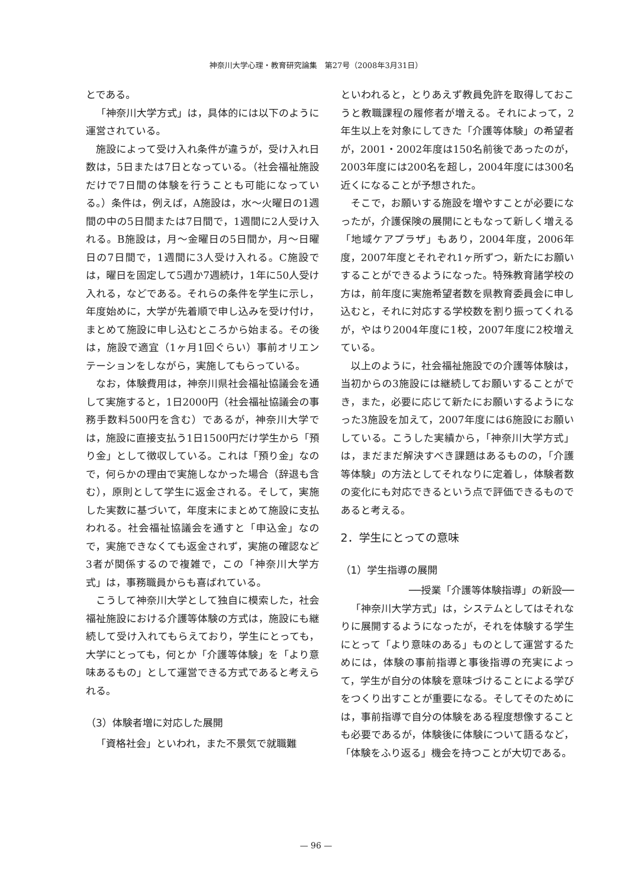神奈川大学心理・教育研究論集　第27号（2008年3月31日）
とである。
「神奈川大学方式」は，具体的には以下のように運営されている。
施設によって受け入れ条件が違うが，受け入れ日数は，5日または7日となっている。（社会福祉施設だけで7日間の体験を行うことも可能になっている。）条件は，例えば，A施設は，水～火曜日の1週間の中の5日間または7日間で，1週間に2人受け入れる。B施設は，月～金曜日の5日間か，月～日曜日の7日間で，1週間に3人受け入れる。C施設では，曜日を固定して5週か7週続け，1年に50人受け入れる，などである。それらの条件を学生に示し，年度始めに，大学が先着順で申し込みを受け付け，まとめて施設に申し込むところから始まる。その後は，施設で適宜（1ヶ月1回ぐらい）事前オリエンテーションをしながら，実施してもらっている。
なお，体験費用は，神奈川県社会福祉協議会を通して実施すると，1日2000円（社会福祉協議会の事務手数料500円を含む）であるが，神奈川大学では，施設に直接支払う1日1500円だけ学生から「預り金」として徴収している。これは「預り金」なので，何らかの理由で実施しなかった場合（辞退も含む），原則として学生に返金される。そして，実施した実数に基づいて，年度末にまとめて施設に支払われる。社会福祉協議会を通すと「申込金」なので，実施できなくても返金されず，実施の確認など3者が関係するので複雑で，この「神奈川大学方式」は，事務職員からも喜ばれている。
こうして神奈川大学として独自に模索した，社会福祉施設における介護等体験の方式は，施設にも継続して受け入れてもらえており，学生にとっても，大学にとっても，何とか「介護等体験」を「より意味あるもの」として運営できる方式であると考えられる。
（3）体験者増に対応した展開
「資格社会」といわれ，また不景気で就職難
といわれると，とりあえず教員免許を取得しておこうと教職課程の履修者が増える。それによって，2年生以上を対象にしてきた「介護等体験」の希望者が，2001・2002年度は150名前後であったのが，2003年度には200名を超し，2004年度には300名近くになることが予想された。
そこで，お願いする施設を増やすことが必要になったが，介護保険の展開にともなって新しく増える「地域ケアプラザ」もあり，2004年度，2006年度，2007年度とそれぞれ1ヶ所ずつ，新たにお願いすることができるようになった。特殊教育諸学校の方は，前年度に実施希望者数を県教育委員会に申し込むと，それに対応する学校数を割り振ってくれるが，やはり2004年度に1校，2007年度に2校増えている。
以上のように，社会福祉施設での介護等体験は，当初からの3施設には継続してお願いすることができ，また，必要に応じて新たにお願いするようになった3施設を加えて，2007年度には6施設にお願いしている。こうした実績から，「神奈川大学方式」は，まだまだ解決すべき課題はあるものの，「介護等体験」の方法としてそれなりに定着し，体験者数の変化にも対応できるという点で評価できるものであると考える。
2．学生にとっての意味
（1）学生指導の展開
──授業「介護等体験指導」の新設──
「神奈川大学方式」は，システムとしてはそれなりに展開するようになったが，それを体験する学生にとって「より意味のある」ものとして運営するためには，体験の事前指導と事後指導の充実によって，学生が自分の体験を意味づけることによる学びをつくり出すことが重要になる。そしてそのためには，事前指導で自分の体験をある程度想像することも必要であるが，体験後に体験について語るなど，「体験をふり返る」機会を持つことが大切である。
— 96 —